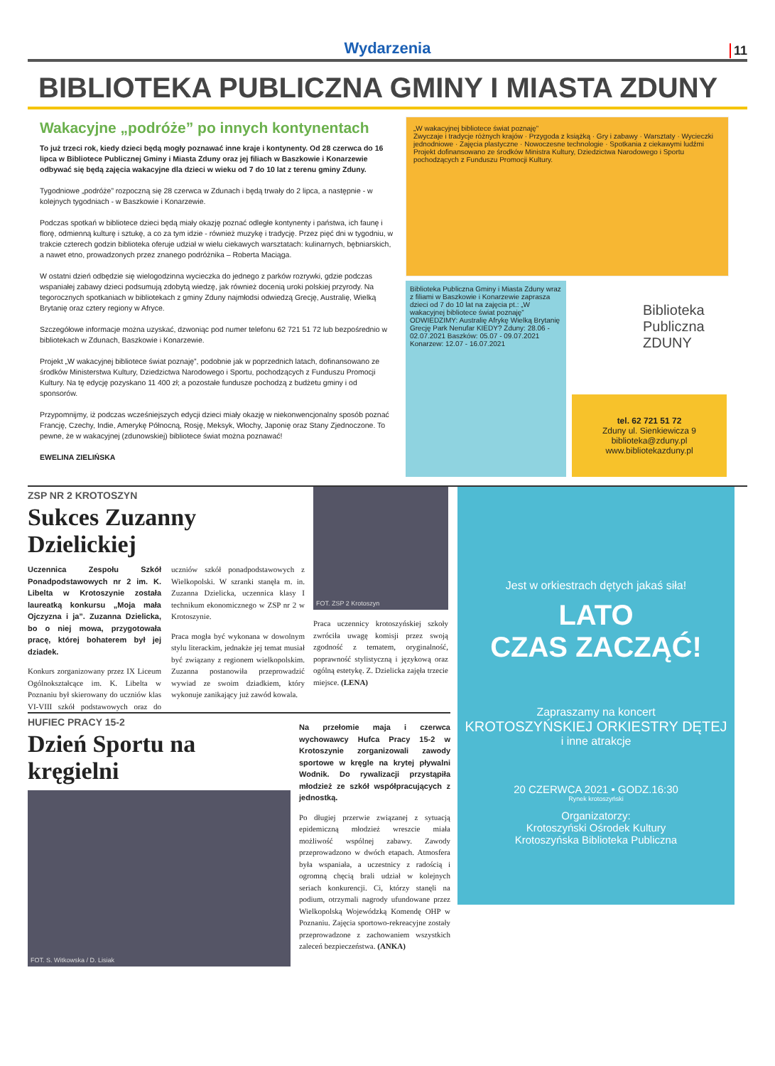Wydarzenia
11
BIBLIOTEKA PUBLICZNA GMINY I MIASTA ZDUNY
Wakacyjne „podróże” po innych kontynentach
To już trzeci rok, kiedy dzieci będą mogły poznawać inne kraje i kontynenty. Od 28 czerwca do 16 lipca w Bibliotece Publicznej Gminy i Miasta Zduny oraz jej filiach w Baszkowie i Konarzewie odbywać się będą zajęcia wakacyjne dla dzieci w wieku od 7 do 10 lat z terenu gminy Zduny.
Tygodniowe „podróże” rozpoczną się 28 czerwca w Zdunach i będą trwały do 2 lipca, a następnie - w kolejnych tygodniach - w Baszkowie i Konarzewie.
Podczas spotkań w bibliotece dzieci będą miały okazję poznać odległe kontynenty i państwa, ich faunę i florę, odmienną kulturę i sztukę, a co za tym idzie - również muzykę i tradycję. Przez pięć dni w tygodniu, w trakcie czterech godzin biblioteka oferuje udział w wielu ciekawych warsztatach: kulinarnych, bębniarskich, a nawet etno, prowadzonych przez znanego podróżnika – Roberta Maciąga.
W ostatni dzień odbędzie się wielogodzinna wycieczka do jednego z parków rozrywki, gdzie podczas wspaniałej zabawy dzieci podsumują zdobytą wiedzę, jak również docenią uroki polskiej przyrody. Na tegorocznych spotkaniach w bibliotekach z gminy Zduny najmłodsi odwiedzą Grecję, Australię, Wielką Brytanię oraz cztery regiony w Afryce.
Szczegółowe informacje można uzyskać, dzwoniąc pod numer telefonu 62 721 51 72 lub bezpośrednio w bibliotekach w Zdunach, Baszkowie i Konarzewie.
Projekt „W wakacyjnej bibliotece świat poznaję”, podobnie jak w poprzednich latach, dofinansowano ze środków Ministerstwa Kultury, Dziedzictwa Narodowego i Sportu, pochodzących z Funduszu Promocji Kultury. Na tę edycję pozyskano 11 400 zł; a pozostałe fundusze pochodzą z budżetu gminy i od sponsorów.
Przypomnijmy, iż podczas wcześniejszych edycji dzieci miały okazję w niekonwencjonalny sposób poznać Francję, Czechy, Indie, Amerykę Północną, Rosję, Meksyk, Włochy, Japonię oraz Stany Zjednoczone. To pewne, że w wakacyjnej (zdunowskiej) bibliotece świat można poznawać!
EWELINA ZIELIŃSKA
„W wakacyjnej bibliotece świat poznaję”
Zwyczaje i tradycje różnych krajów · Przygoda z książką · Gry i zabawy · Warsztaty · Wycieczki jednodniowe · Zajęcia plastyczne · Nowoczesne technologie · Spotkania z ciekawymi ludźmi
Projekt dofinansowano ze środków Ministra Kultury, Dziedzictwa Narodowego i Sportu pochodzących z Funduszu Promocji Kultury.
Biblioteka Publiczna Gminy i Miasta Zduny wraz z filiami w Baszkowie i Konarzewie zaprasza dzieci od 7 do 10 lat na zajęcia pt.: „W wakacyjnej bibliotece świat poznaję” ODWIEDZIMY: Australię Afrykę Wielką Brytanię Grecję Park Nenufar KIEDY? Zduny: 28.06 - 02.07.2021 Baszków: 05.07 - 09.07.2021 Konarzew: 12.07 - 16.07.2021
Biblioteka Publiczna ZDUNY
tel. 62 721 51 72
Zduny ul. Sienkiewicza 9
biblioteka@zduny.pl
www.bibliotekazduny.pl
ZSP NR 2 KROTOSZYN
Sukces Zuzanny Dzielickiej
Uczennica Zespołu Szkół Ponadpodstawowych nr 2 im. K. Libelta w Krotoszynie została laureatką konkursu „Moja mała Ojczyzna i ja”. Zuzanna Dzielicka, bo o niej mowa, przygotowała pracę, której bohaterem był jej dziadek.
Konkurs zorganizowany przez IX Liceum Ogólnokształcące im. K. Libelta w Poznaniu był skierowany do uczniów klas VI-VIII szkół podstawowych oraz do uczniów szkół ponadpodstawowych z Wielkopolski. W szranki stanęła m. in. Zuzanna Dzielicka, uczennica klasy I technikum ekonomicznego w ZSP nr 2 w Krotoszynie.
Praca mogła być wykonana w dowolnym stylu literackim, jednakże jej temat musiał być związany z regionem wielkopolskim. Zuzanna postanowiła przeprowadzić wywiad ze swoim dziadkiem, który wykonuje zanikający już zawód kowala.
FOT. ZSP 2 Krotoszyn
Praca uczennicy krotoszyńskiej szkoły zwróciła uwagę komisji przez swoją zgodność z tematem, oryginalność, poprawność stylistyczną i językową oraz ogólną estetykę. Z. Dzielicka zajęła trzecie miejsce. (LENA)
HUFIEC PRACY 15-2
Dzień Sportu na kręgielni
FOT. S. Witkowska / D. Lisiak
Na przełomie maja i czerwca wychowawcy Hufca Pracy 15-2 w Krotoszynie zorganizowali zawody sportowe w kręgle na krytej pływalni Wodnik. Do rywalizacji przystąpiła młodzież ze szkół współpracujących z jednostką.
Po długiej przerwie związanej z sytuacją epidemiczną młodzież wreszcie miała możliwość wspólnej zabawy. Zawody przeprowadzono w dwóch etapach. Atmosfera była wspaniała, a uczestnicy z radością i ogromną chęcią brali udział w kolejnych seriach konkurencji. Ci, którzy stanęli na podium, otrzymali nagrody ufundowane przez Wielkopolską Wojewódzką Komendę OHP w Poznaniu. Zajęcia sportowo-rekreacyjne zostały przeprowadzone z zachowaniem wszystkich zaleceń bezpieczeństwa. (ANKA)
Jest w orkiestrach dętych jakaś siła!
LATO
CZAS ZACZĄĆ!
Zapraszamy na koncert
KROTOSZYŃSKIEJ ORKIESTRY DĘTEJ
i inne atrakcje
20 CZERWCA 2021 • GODZ.16:30
Rynek krotoszyński
Organizatorzy:
Krotoszyński Ośrodek Kultury
Krotoszyńska Biblioteka Publiczna